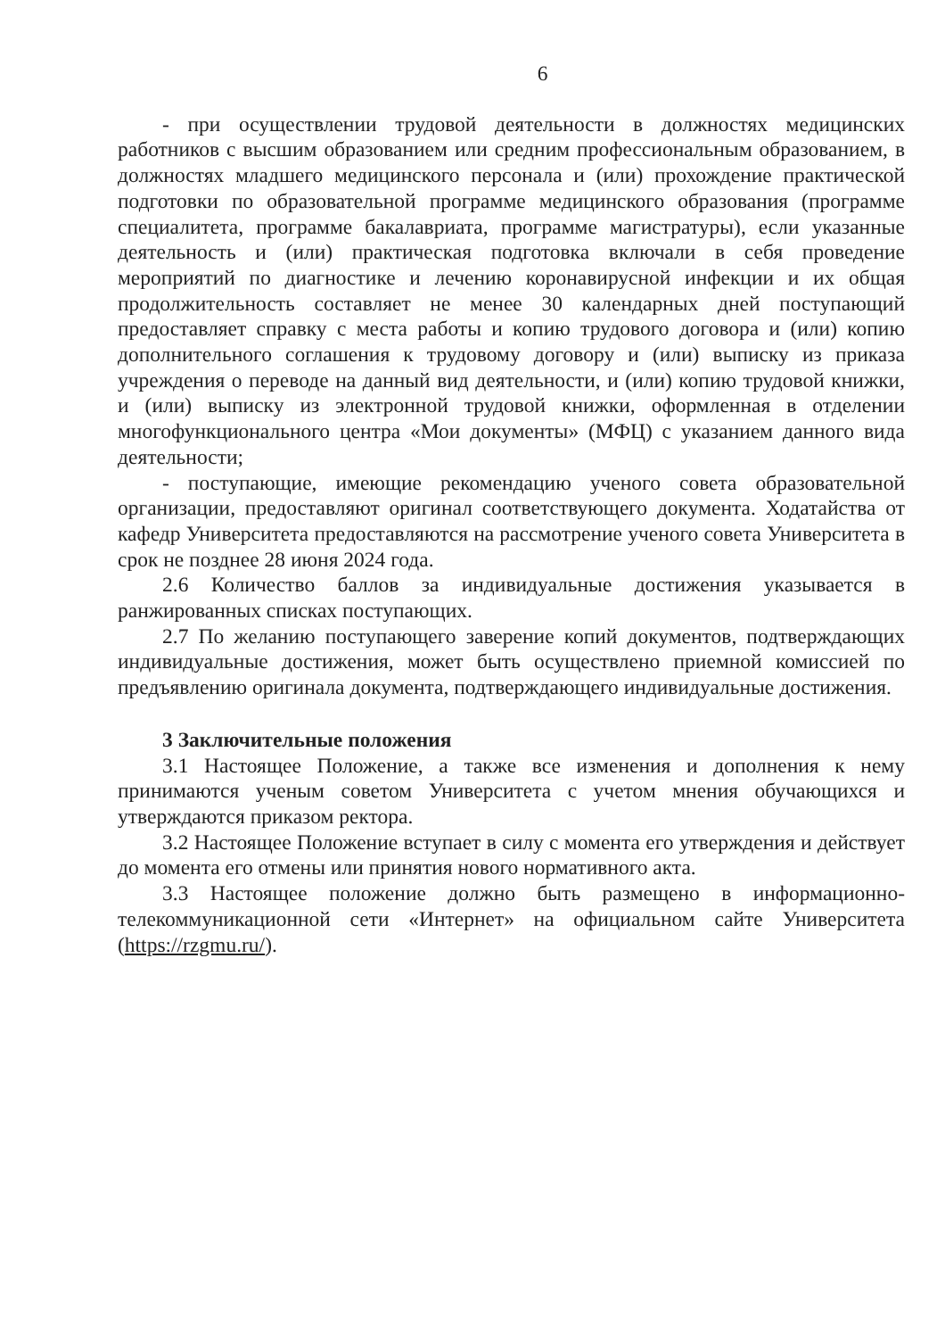6
- при осуществлении трудовой деятельности в должностях медицинских работников с высшим образованием или средним профессиональным образованием, в должностях младшего медицинского персонала и (или) прохождение практической подготовки по образовательной программе медицинского образования (программе специалитета, программе бакалавриата, программе магистратуры), если указанные деятельность и (или) практическая подготовка включали в себя проведение мероприятий по диагностике и лечению коронавирусной инфекции и их общая продолжительность составляет не менее 30 календарных дней поступающий предоставляет справку с места работы и копию трудового договора и (или) копию дополнительного соглашения к трудовому договору и (или) выписку из приказа учреждения о переводе на данный вид деятельности, и (или) копию трудовой книжки, и (или) выписку из электронной трудовой книжки, оформленная в отделении многофункционального центра «Мои документы» (МФЦ) с указанием данного вида деятельности;
- поступающие, имеющие рекомендацию ученого совета образовательной организации, предоставляют оригинал соответствующего документа. Ходатайства от кафедр Университета предоставляются на рассмотрение ученого совета Университета в срок не позднее 28 июня 2024 года.
2.6 Количество баллов за индивидуальные достижения указывается в ранжированных списках поступающих.
2.7 По желанию поступающего заверение копий документов, подтверждающих индивидуальные достижения, может быть осуществлено приемной комиссией по предъявлению оригинала документа, подтверждающего индивидуальные достижения.
3 Заключительные положения
3.1 Настоящее Положение, а также все изменения и дополнения к нему принимаются ученым советом Университета с учетом мнения обучающихся и утверждаются приказом ректора.
3.2 Настоящее Положение вступает в силу с момента его утверждения и действует до момента его отмены или принятия нового нормативного акта.
3.3 Настоящее положение должно быть размещено в информационно-телекоммуникационной сети «Интернет» на официальном сайте Университета (https://rzgmu.ru/).